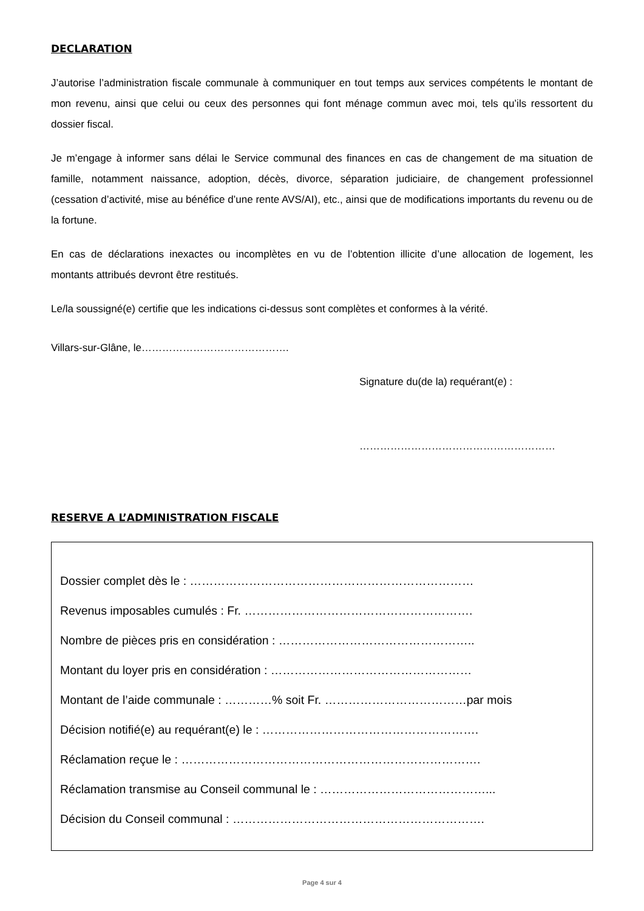DECLARATION
J’autorise l’administration fiscale communale à communiquer en tout temps aux services compétents le montant de mon revenu, ainsi que celui ou ceux des personnes qui font ménage commun avec moi, tels qu’ils ressortent du dossier fiscal.
Je m’engage à informer sans délai le Service communal des finances en cas de changement de ma situation de famille, notamment naissance, adoption, décès, divorce, séparation judiciaire, de changement professionnel (cessation d’activité, mise au bénéfice d’une rente AVS/AI), etc., ainsi que de modifications importants du revenu ou de la fortune.
En cas de déclarations inexactes ou incomplètes en vu de l’obtention illicite d’une allocation de logement, les montants attribués devront être restitués.
Le/la soussigné(e) certifie que les indications ci-dessus sont complètes et conformes à la vérité.
Villars-sur-Glâne, le…………………………………….
Signature du(de la) requérant(e) :
…………………………………………………
RESERVE A L’ADMINISTRATION FISCALE
Dossier complet dès le : ………………………………………………………………
Revenus imposables cumulés : Fr. ………………………………………………….
Nombre de pièces pris en considération : …………………………………………..
Montant du loyer pris en considération : ……………………………………………
Montant de l’aide communale : …………% soit Fr. ………………………………par mois
Décision notifié(e) au requérant(e) le : ……………………………………………….
Réclamation reçue le : ………………………………………………………………….
Réclamation transmise au Conseil communal le : ……………………………………...
Décision du Conseil communal : ……………………………………………………….
Page 4 sur 4